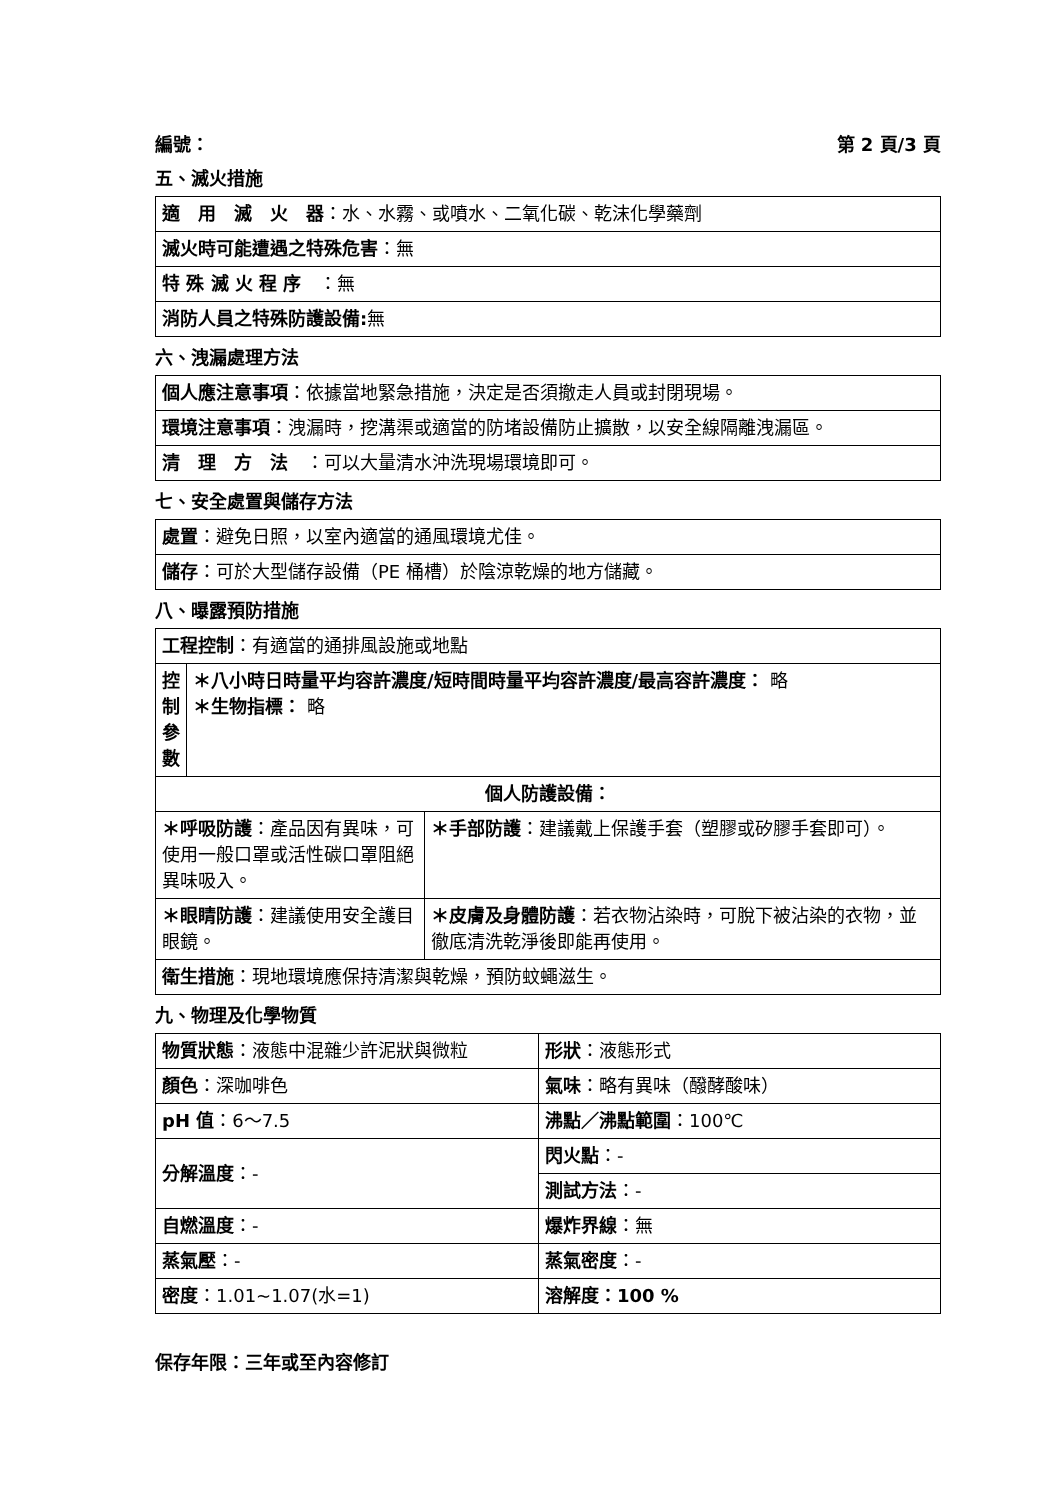編號： 第 2 頁/3 頁
五、滅火措施
| 適 用 滅 火 器 ：水、水霧、或噴水、二氧化碳、乾沫化學藥劑 |
| 滅火時可能遭遇之特殊危害 ：無 |
| 特 殊 滅 火 程 序 ：無 |
| 消防人員之特殊防護設備: 無 |
六、洩漏處理方法
| 個人應注意事項 ：依據當地緊急措施，決定是否須撤走人員或封閉現場。 |
| 環境注意事項 ：洩漏時，挖溝渠或適當的防堵設備防止擴散，以安全線隔離洩漏區。 |
| 清 理 方 法 ：可以大量清水沖洗現場環境即可。 |
七、安全處置與儲存方法
| 處置 ：避免日照，以室內適當的通風環境尤佳。 |
| 儲存 ：可於大型儲存設備（PE 桶槽）於陰涼乾燥的地方儲藏。 |
八、曝露預防措施
| 工程控制 ：有適當的通排風設施或地點 | | |
| 控 制 參 數 | ＊八小時日時量平均容許濃度/短時間時量平均容許濃度/最高容許濃度： 略 ＊生物指標： 略 | |
| 個人防護設備： | | |
| ＊呼吸防護 ：產品因有異味，可使用一般口罩或活性碳口罩阻絕異味吸入。 | | ＊手部防護 ：建議戴上保護手套（塑膠或矽膠手套即可）。 |
| ＊眼睛防護 ：建議使用安全護目眼鏡。 | | ＊皮膚及身體防護 ：若衣物沾染時，可脫下被沾染的衣物，並徹底清洗乾淨後即能再使用。 |
| 衛生措施 ：現地環境應保持清潔與乾燥，預防蚊蠅滋生。 | | |
九、物理及化學物質
| 物質狀態 ：液態中混雜少許泥狀與微粒 | 形狀 ：液態形式 |
| 顏色 ：深咖啡色 | 氣味 ：略有異味（醱酵酸味） |
| pH 值 ：6～7.5 | 沸點／沸點範圍 ：100℃ |
| 分解溫度 ：- | 閃火點 ：- |
| | 測試方法 ：- |
| 自燃溫度 ：- | 爆炸界線 ：無 |
| 蒸氣壓 ：- | 蒸氣密度 ：- |
| 密度 ：1.01~1.07(水=1) | 溶解度：100 % |
保存年限：三年或至內容修訂